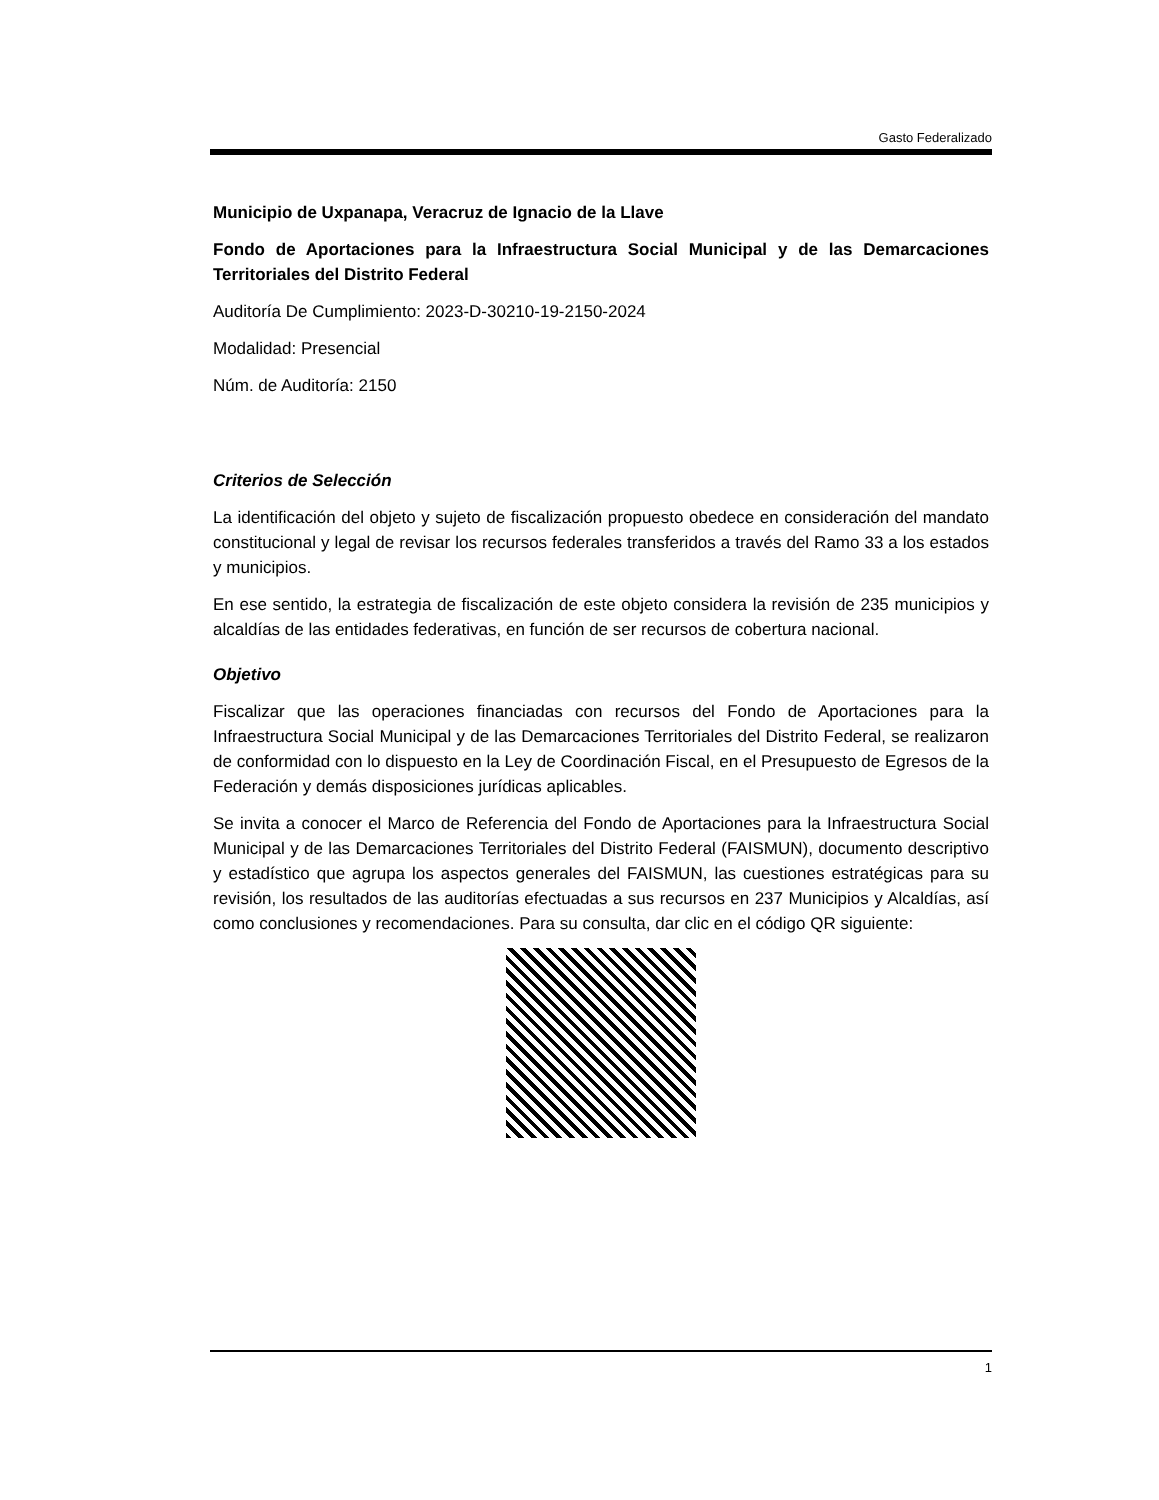Gasto Federalizado
Municipio de Uxpanapa, Veracruz de Ignacio de la Llave
Fondo de Aportaciones para la Infraestructura Social Municipal y de las Demarcaciones Territoriales del Distrito Federal
Auditoría De Cumplimiento: 2023-D-30210-19-2150-2024
Modalidad: Presencial
Núm. de Auditoría: 2150
Criterios de Selección
La identificación del objeto y sujeto de fiscalización propuesto obedece en consideración del mandato constitucional y legal de revisar los recursos federales transferidos a través del Ramo 33 a los estados y municipios.
En ese sentido, la estrategia de fiscalización de este objeto considera la revisión de 235 municipios y alcaldías de las entidades federativas, en función de ser recursos de cobertura nacional.
Objetivo
Fiscalizar que las operaciones financiadas con recursos del Fondo de Aportaciones para la Infraestructura Social Municipal y de las Demarcaciones Territoriales del Distrito Federal, se realizaron de conformidad con lo dispuesto en la Ley de Coordinación Fiscal, en el Presupuesto de Egresos de la Federación y demás disposiciones jurídicas aplicables.
Se invita a conocer el Marco de Referencia del Fondo de Aportaciones para la Infraestructura Social Municipal y de las Demarcaciones Territoriales del Distrito Federal (FAISMUN), documento descriptivo y estadístico que agrupa los aspectos generales del FAISMUN, las cuestiones estratégicas para su revisión, los resultados de las auditorías efectuadas a sus recursos en 237 Municipios y Alcaldías, así como conclusiones y recomendaciones. Para su consulta, dar clic en el código QR siguiente:
1